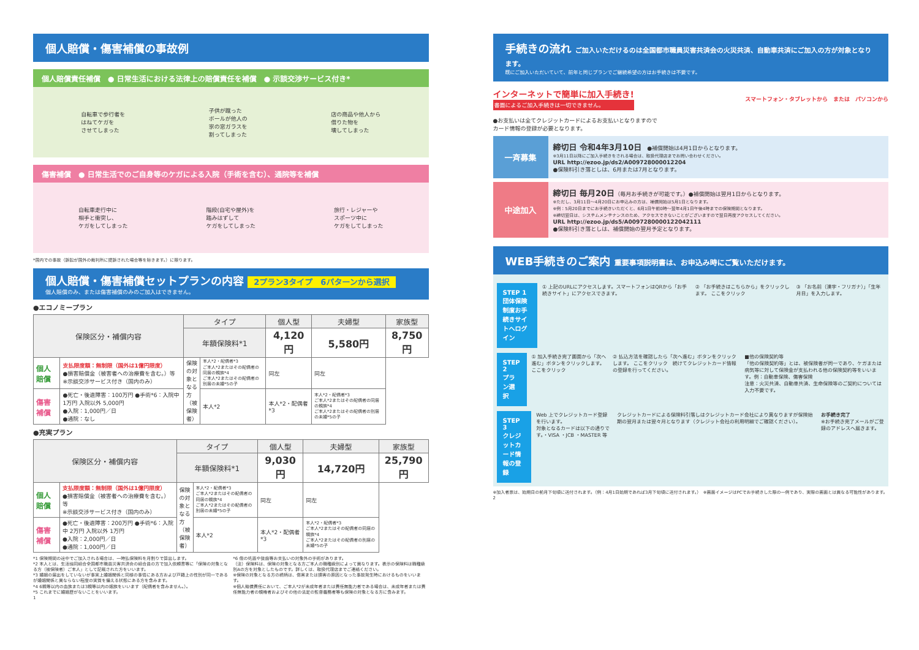個人賠償・傷害補償の事故例
個人賠償責任補償　● 日常生活における法律上の賠償責任を補償　● 示談交渉サービス付き*
自転車で歩行者を
はねてケガを
させてしまった
子供が蹴った
ボールが他人の
家の窓ガラスを
割ってしまった
店の商品や他人から
借りた物を
壊してしまった
傷害補償　● 日常生活でのご自身等のケガによる入院（手術を含む）、通院等を補償
自転車走行中に
相手と衝突し、
ケガをしてしまった
階段(自宅や屋外)を
踏みはずして
ケガをしてしまった
旅行・レジャーや
スポーツ中に
ケガをしてしまった
*国内での事故（訴訟が国外の裁判所に提訴された場合等を除きます。）に限ります。
個人賠償・傷害補償セットプランの内容 2プラン3タイプ　6パターンから選択
個人賠償のみ、または傷害補償のみのご加入はできません。
●エコノミープラン
| 保険区分・補償内容 | | タイプ | | 個人型 | 夫婦型 | 家族型 |
| --- | --- | --- | --- | --- | --- | --- |
| | | 年額保険料*1 | | 4,120円 | 5,580円 | 8,750円 |
| 個人賠償 | 支払限度額：無制限（国外は1億円限度） ●損害賠償金（被害者への治療費を含む。）等 ※示談交渉サービス付き（国内のみ） | 保険の対象となる方（被保険者） | 本人*2・配偶者*3 ご本人*2またはその配偶者の同居の親族*4 ご本人*2またはその配偶者の別居の未婚*5の子 | 同左 | 同左 | |
| 傷害補償 | ●死亡・後遺障害：100万円 ●手術*6：入院中 1万円 入院以外 5,000円 ●入院：1,000円／日 ●通院：なし | | 本人*2 | 本人*2・配偶者*3 | 本人*2・配偶者*3 ご本人*2またはその配偶者の同居の親族*4 ご本人*2またはその配偶者の別居の未婚*5の子 | |
●充実プラン
| 保険区分・補償内容 | | タイプ | | 個人型 | 夫婦型 | 家族型 |
| --- | --- | --- | --- | --- | --- | --- |
| | | 年額保険料*1 | | 9,030円 | 14,720円 | 25,790円 |
| 個人賠償 | 支払限度額：無制限（国外は1億円限度） ●損害賠償金（被害者への治療費を含む。）等 ※示談交渉サービス付き（国内のみ） | 保険の対象となる方（被保険者） | 本人*2・配偶者*3 ご本人*2またはその配偶者の同居の親族*4 ご本人*2またはその配偶者の別居の未婚*5の子 | 同左 | 同左 | |
| 傷害補償 | ●死亡・後遺障害：200万円 ●手術*6：入院中 2万円 入院以外 1万円 ●入院：2,000円／日 ●通院：1,000円／日 | | 本人*2 | 本人*2・配偶者*3 | 本人*2・配偶者*3 ご本人*2またはその配偶者の同居の親族*4 ご本人*2またはその配偶者の別居の未婚*5の子 | |
*1 保険期間の途中でご加入される場合は、一時払保険料を月割りで算出します。
*2 本人とは、生活協同組合全国都市職員災害共済会の組合員の方で加入依頼書等に「保険の対象となる方（被保険者）ご本人」として記載された方をいいます。
*3 婚姻の届出をしていないが事実上婚姻関係と同様の事情にある方および戸籍上の性別が同一であるが婚姻関係と異ならない程度の実質を備える状態にある方を含みます。
*4 6親等以内の血族または3親等以内の姻族をいいます（配偶者を含みません。）。
*5 これまでに婚姻歴がないことをいいます。
*6 傷の処置や抜歯等お支払いの対象外の手術があります。
（注）保険料は、保険の対象となる方ご本人の職種級別によって異なります。表示の保険料は職種級別Aの方を対象としたものです。詳しくは、取扱代理店までご連絡ください。
※保険の対象となる方の続柄は、傷害または損害の原因となった事故発生時におけるものをいいます。
※個人賠償責任において、ご本人*2が未成年者または責任無能力者である場合は、未成年者または責任無能力者の親権者およびその他の法定の監督義務者等も保険の対象となる方に含みます。
1
手続きの流れ ご加入いただけるのは全国都市職員災害共済会の火災共済、自動車共済にご加入の方が対象となります。
既にご加入いただいていて、前年と同じプランでご継続希望の方はお手続きは不要です。
インターネットで簡単に加入手続き!
書面によるご加入手続きは一切できません。
スマートフォン・タブレットから　または　パソコンから
●お支払いは全てクレジットカードによるお支払いとなりますので
カード情報の登録が必要となります。
一斉募集
締切日 令和4年3月10日　●補償開始は4月1日からとなります。
※3月11日以降にご加入手続きをされる場合は、取扱代理店までお問い合わせください。
URL http://ezoo.jp/ds2/A009728000012204
●保険料引き落としは、6月または7月となります。
中途加入
締切日 毎月20日（毎月お手続きが可能です。）●補償開始は翌月1日からとなります。
※ただし、3月11日～4月20日にお申込みの方は、補償開始は5月1日となります。
※例：5月20日までにお手続きいただくと、6月1日午前0時～翌年4月1日午後4時までの保険期間となります。
※締切翌日は、システムメンテナンスのため、アクセスできないことがございますので翌日再度アクセスしてください。
URL http://ezoo.jp/ds5/A0097280000122042111
●保険料引き落としは、補償開始の翌月予定となります。
WEB手続きのご案内 重要事項説明書は、お申込み時にご覧いただけます。
STEP 1
団体保険制度お手続きサイトへログイン
① 上記のURLにアクセスします。スマートフォンはQRから「お手続きサイト」にアクセスできます。
② 「お手続きはこちらから」をクリックします。 ここをクリック
③ 「お名前（漢字・フリガナ）」「生年月日」を入力します。
STEP 2
プラン選択
① 加入手続き完了画面から「次へ進む」ボタンをクリックします。 ここをクリック
② 払込方法を確認したら「次へ進む」ボタンをクリックします。 ここをクリック　続けてクレジットカード情報の登録を行ってください。
■他の保険契約等
「他の保険契約等」とは、被保険者が同一であり、ケガまたは病気等に対して保険金が支払われる他の保険契約等をいいます。例：自動車保険、傷害保険
注意：火災共済、自動車共済、生命保険等のご契約については入力不要です。
STEP 3
クレジットカード情報の登録
Web 上でクレジットカード登録を行います。
対象となるカードは以下の通りです。・VISA ・JCB ・MASTER 等
クレジットカードによる保険料引落しはクレジットカード会社により異なりますが保険始期の翌月または翌々月となります（クレジット会社の利用明細でご確認ください）。
お手続き完了
※お手続き完了メールがご登録のアドレスへ届きます。
※加入者票は、始期日の前月下旬頃に送付されます。（例：4月1日始期であれば3月下旬頃に送付されます。）　※画面イメージはPCでお手続きした際の一例であり、実際の画面とは異なる可能性があります。　2